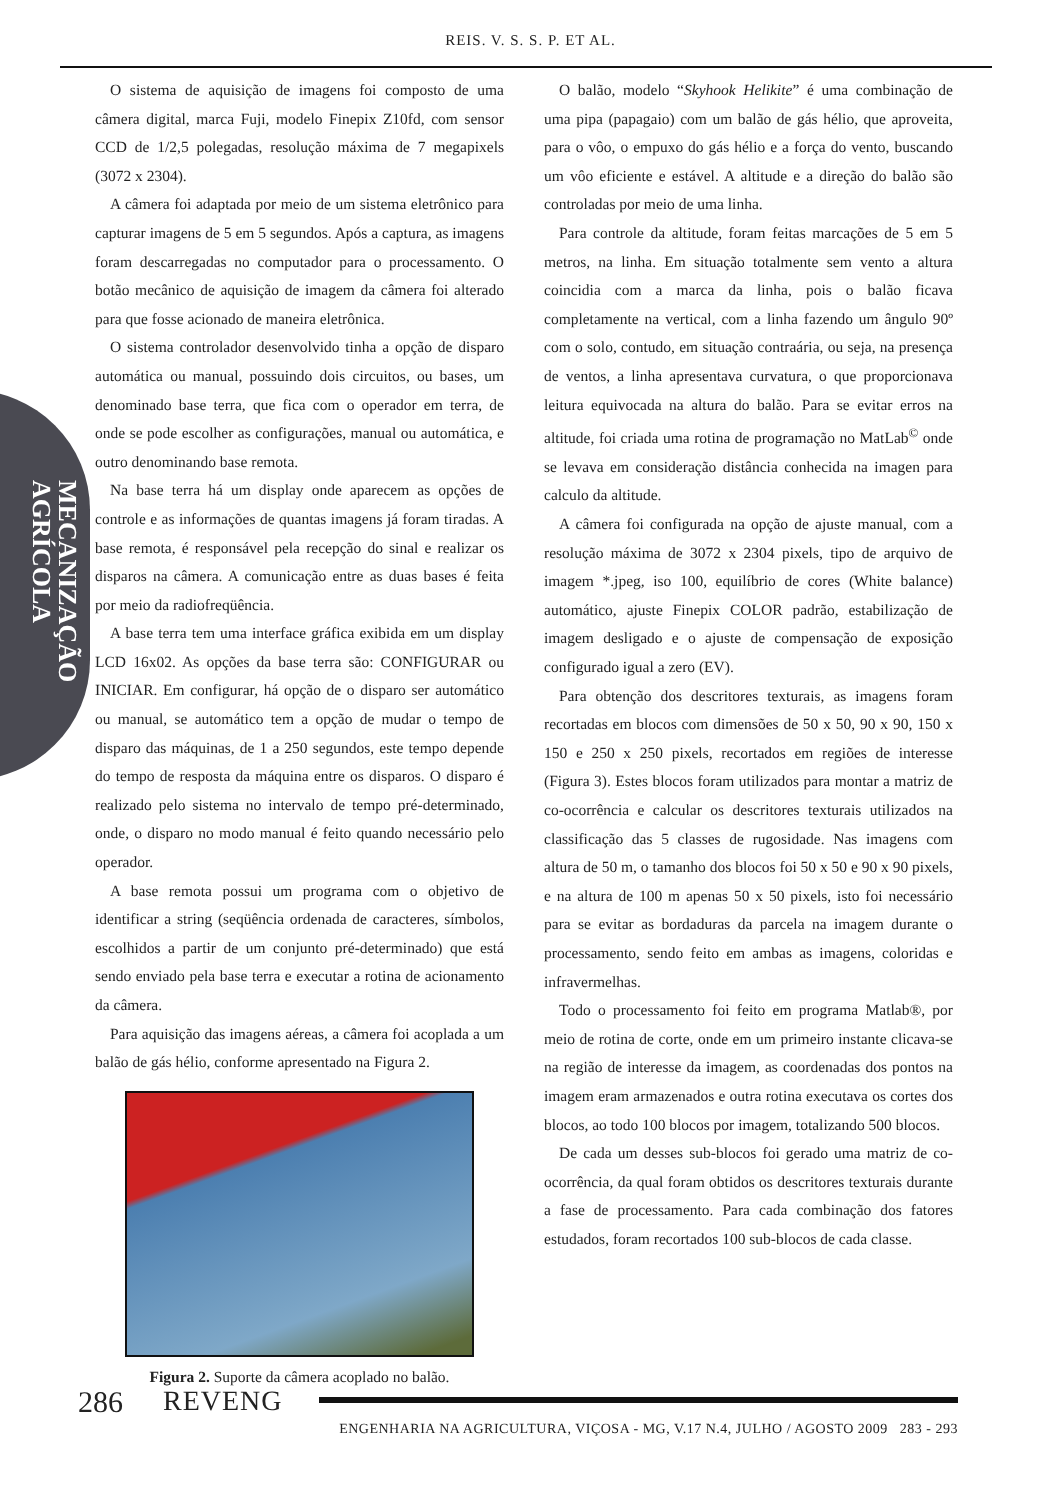REIS. V. S. S. P. ET AL.
MECANIZAÇÃO AGRÍCOLA
O sistema de aquisição de imagens foi composto de uma câmera digital, marca Fuji, modelo Finepix Z10fd, com sensor CCD de 1/2,5 polegadas, resolução máxima de 7 megapixels (3072 x 2304).
A câmera foi adaptada por meio de um sistema eletrônico para capturar imagens de 5 em 5 segundos. Após a captura, as imagens foram descarregadas no computador para o processamento. O botão mecânico de aquisição de imagem da câmera foi alterado para que fosse acionado de maneira eletrônica.
O sistema controlador desenvolvido tinha a opção de disparo automática ou manual, possuindo dois circuitos, ou bases, um denominado base terra, que fica com o operador em terra, de onde se pode escolher as configurações, manual ou automática, e outro denominando base remota.
Na base terra há um display onde aparecem as opções de controle e as informações de quantas imagens já foram tiradas. A base remota, é responsável pela recepção do sinal e realizar os disparos na câmera. A comunicação entre as duas bases é feita por meio da radiofreqüência.
A base terra tem uma interface gráfica exibida em um display LCD 16x02. As opções da base terra são: CONFIGURAR ou INICIAR. Em configurar, há opção de o disparo ser automático ou manual, se automático tem a opção de mudar o tempo de disparo das máquinas, de 1 a 250 segundos, este tempo depende do tempo de resposta da máquina entre os disparos. O disparo é realizado pelo sistema no intervalo de tempo pré-determinado, onde, o disparo no modo manual é feito quando necessário pelo operador.
A base remota possui um programa com o objetivo de identificar a string (seqüência ordenada de caracteres, símbolos, escolhidos a partir de um conjunto pré-determinado) que está sendo enviado pela base terra e executar a rotina de acionamento da câmera.
Para aquisição das imagens aéreas, a câmera foi acoplada a um balão de gás hélio, conforme apresentado na Figura 2.
Figura 2. Suporte da câmera acoplado no balão.
O balão, modelo “Skyhook Helikite” é uma combinação de uma pipa (papagaio) com um balão de gás hélio, que aproveita, para o vôo, o empuxo do gás hélio e a força do vento, buscando um vôo eficiente e estável. A altitude e a direção do balão são controladas por meio de uma linha.
Para controle da altitude, foram feitas marcações de 5 em 5 metros, na linha. Em situação totalmente sem vento a altura coincidia com a marca da linha, pois o balão ficava completamente na vertical, com a linha fazendo um ângulo 90º com o solo, contudo, em situação contraária, ou seja, na presença de ventos, a linha apresentava curvatura, o que proporcionava leitura equivocada na altura do balão. Para se evitar erros na altitude, foi criada uma rotina de programação no MatLab<sup>©</sup> onde se levava em consideração distância conhecida na imagen para calculo da altitude.
A câmera foi configurada na opção de ajuste manual, com a resolução máxima de 3072 x 2304 pixels, tipo de arquivo de imagem *.jpeg, iso 100, equilíbrio de cores (White balance) automático, ajuste Finepix COLOR padrão, estabilização de imagem desligado e o ajuste de compensação de exposição configurado igual a zero (EV).
Para obtenção dos descritores texturais, as imagens foram recortadas em blocos com dimensões de 50 x 50, 90 x 90, 150 x 150 e 250 x 250 pixels, recortados em regiões de interesse (Figura 3). Estes blocos foram utilizados para montar a matriz de co-ocorrência e calcular os descritores texturais utilizados na classificação das 5 classes de rugosidade. Nas imagens com altura de 50 m, o tamanho dos blocos foi 50 x 50 e 90 x 90 pixels, e na altura de 100 m apenas 50 x 50 pixels, isto foi necessário para se evitar as bordaduras da parcela na imagem durante o processamento, sendo feito em ambas as imagens, coloridas e infravermelhas.
Todo o processamento foi feito em programa Matlab®, por meio de rotina de corte, onde em um primeiro instante clicava-se na região de interesse da imagem, as coordenadas dos pontos na imagem eram armazenados e outra rotina executava os cortes dos blocos, ao todo 100 blocos por imagem, totalizando 500 blocos.
De cada um desses sub-blocos foi gerado uma matriz de co-ocorrência, da qual foram obtidos os descritores texturais durante a fase de processamento. Para cada combinação dos fatores estudados, foram recortados 100 sub-blocos de cada classe.
286 REVENG
ENGENHARIA NA AGRICULTURA, VIÇOSA - MG, V.17 N.4, JULHO / AGOSTO 2009 283 - 293